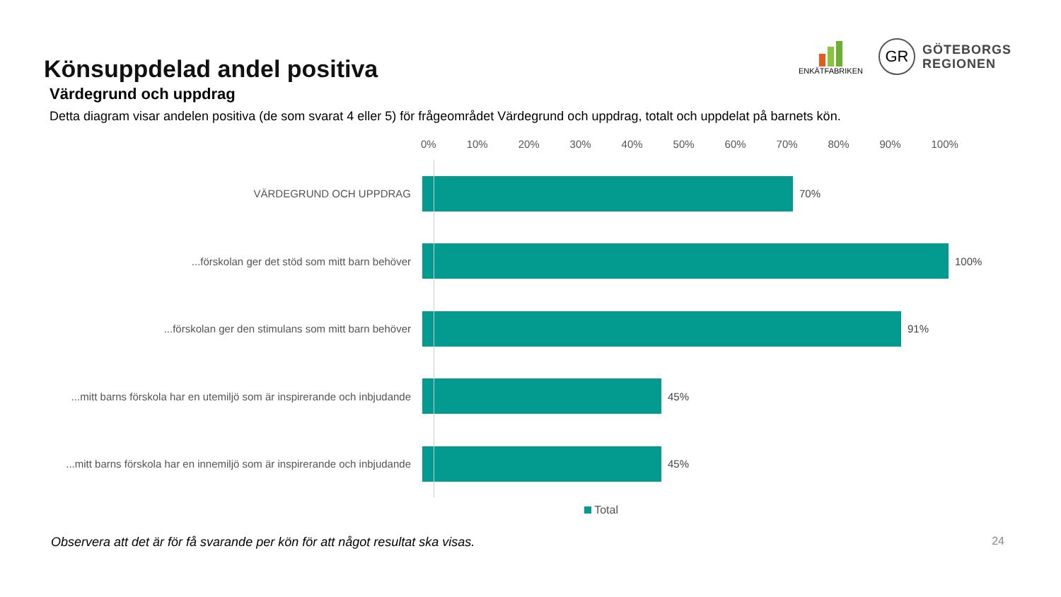Könsuppdelad andel positiva
ENKÄTFABRIKEN
GR
GÖTEBORGS
REGIONEN
Värdegrund och uppdrag
Detta diagram visar andelen positiva (de som svarat 4 eller 5) för frågeområdet Värdegrund och uppdrag, totalt och uppdelat på barnets kön.
0% 10% 20% 30% 40% 50% 60% 70% 80% 90% 100%
VÄRDEGRUND OCH UPPDRAG 70%
...förskolan ger det stöd som mitt barn behöver 100%
...förskolan ger den stimulans som mitt barn behöver 91%
...mitt barns förskola har en utemiljö som är inspirerande och inbjudande
45%
...mitt barns förskola har en innemiljö som är inspirerande och inbjudande
45%
Total
Observera att det är för få svarande per kön för att något resultat ska visas. 24